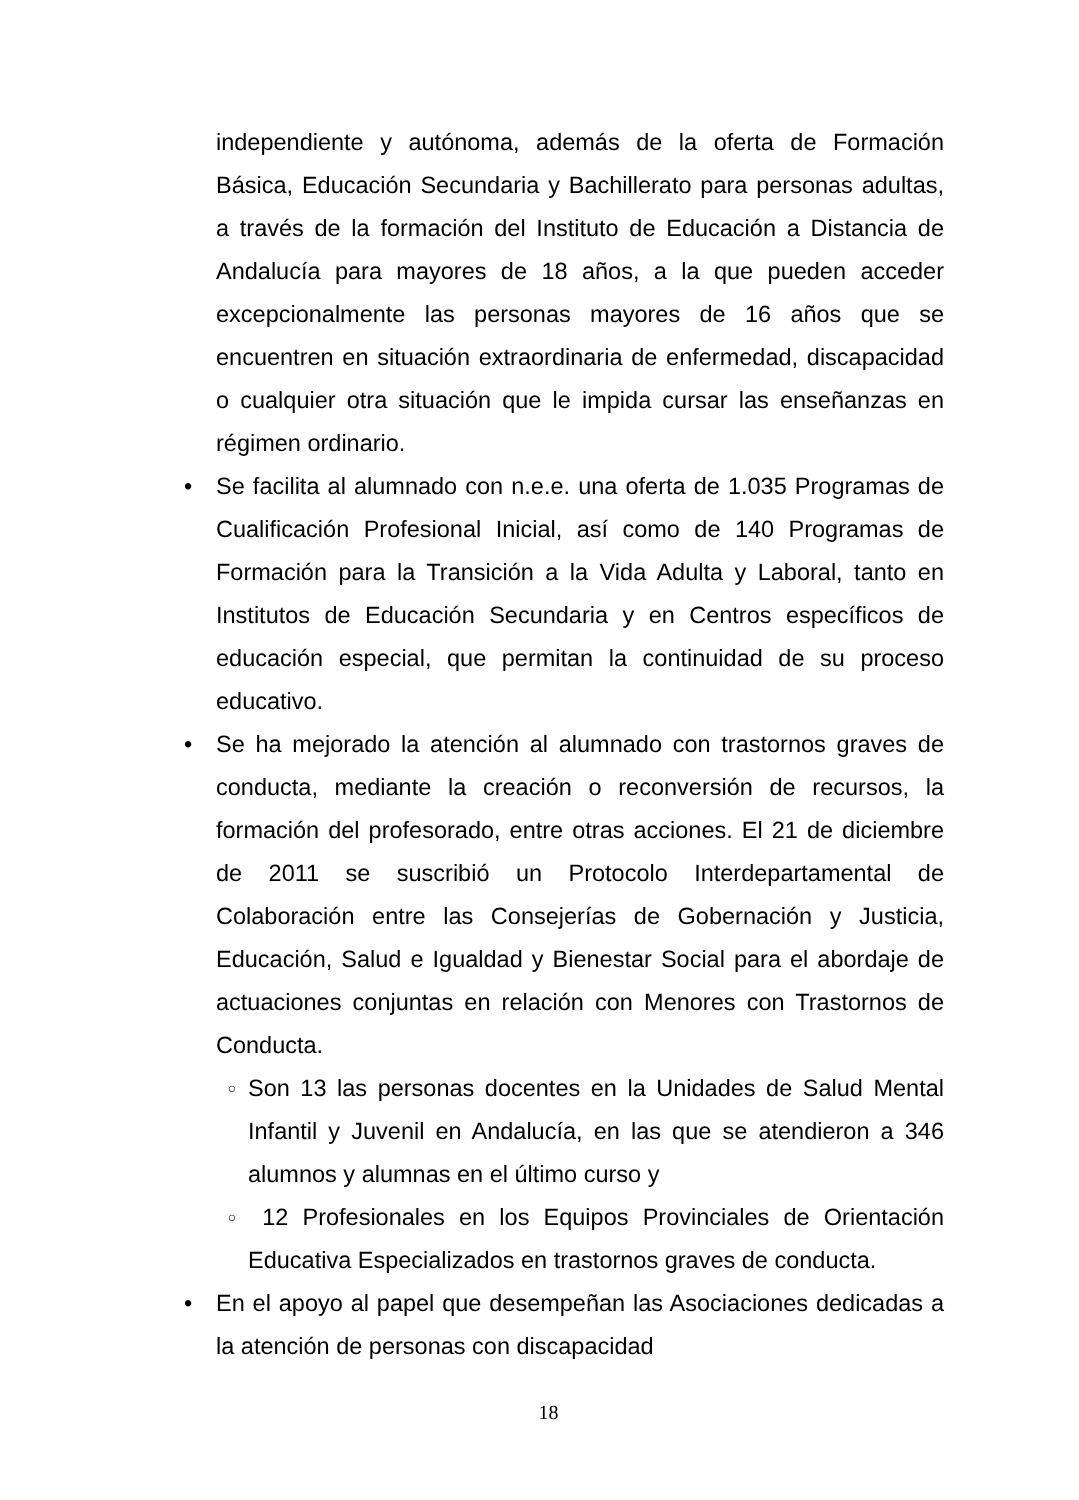independiente y autónoma, además de la oferta de Formación Básica, Educación Secundaria y Bachillerato para personas adultas, a través de la formación del Instituto de Educación a Distancia de Andalucía para mayores de 18 años, a la que pueden acceder excepcionalmente las personas mayores de 16 años que se encuentren en situación extraordinaria de enfermedad, discapacidad o cualquier otra situación que le impida cursar las enseñanzas en régimen ordinario.
• Se facilita al alumnado con n.e.e. una oferta de 1.035 Programas de Cualificación Profesional Inicial, así como de 140 Programas de Formación para la Transición a la Vida Adulta y Laboral, tanto en Institutos de Educación Secundaria y en Centros específicos de educación especial, que permitan la continuidad de su proceso educativo.
• Se ha mejorado la atención al alumnado con trastornos graves de conducta, mediante la creación o reconversión de recursos, la formación del profesorado, entre otras acciones. El 21 de diciembre de 2011 se suscribió un Protocolo Interdepartamental de Colaboración entre las Consejerías de Gobernación y Justicia, Educación, Salud e Igualdad y Bienestar Social para el abordaje de actuaciones conjuntas en relación con Menores con Trastornos de Conducta.
○ Son 13 las personas docentes en la Unidades de Salud Mental Infantil y Juvenil en Andalucía, en las que se atendieron a 346 alumnos y alumnas en el último curso y
○ 12 Profesionales en los Equipos Provinciales de Orientación Educativa Especializados en trastornos graves de conducta.
• En el apoyo al papel que desempeñan las Asociaciones dedicadas a la atención de personas con discapacidad
18